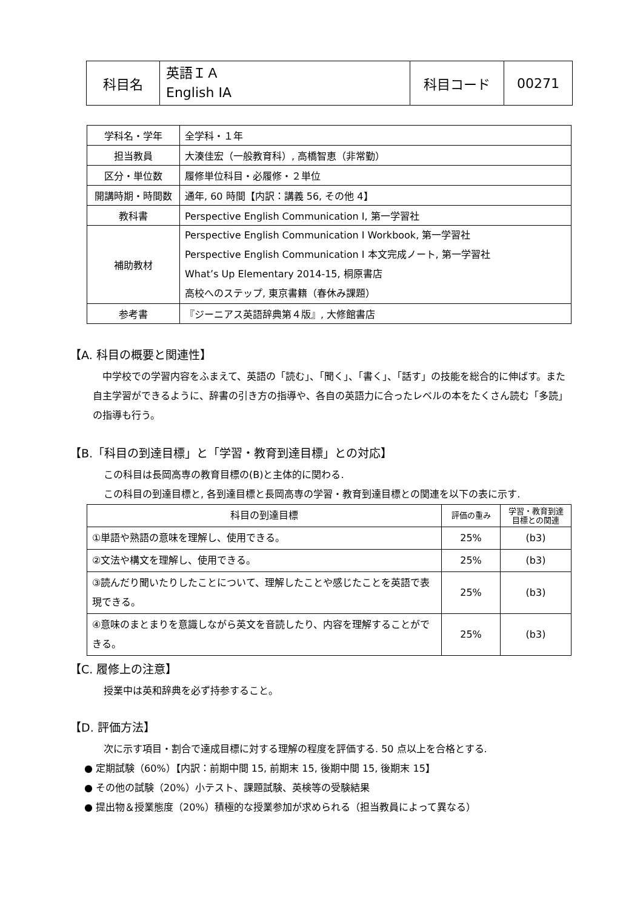| 科目名 | 英語ＩＡ English IA | 科目コード | 00271 |
| 学科名・学年 | 全学科・１年 |
| 担当教員 | 大湊佳宏（一般教育科）, 高橋智恵（非常勤） |
| 区分・単位数 | 履修単位科目・必履修・２単位 |
| 開講時期・時間数 | 通年, 60 時間【内訳：講義 56, その他 4】 |
| 教科書 | Perspective English Communication I, 第一学習社 |
| 補助教材 | Perspective English Communication I Workbook, 第一学習社 Perspective English Communication I 本文完成ノート, 第一学習社 What’s Up Elementary 2014-15, 桐原書店 高校へのステップ, 東京書籍（春休み課題） |
| 参考書 | 『ジーニアス英語辞典第４版』, 大修館書店 |
【A. 科目の概要と関連性】
　中学校での学習内容をふまえて、英語の「読む」、「聞く」、「書く」、「話す」の技能を総合的に伸ばす。また自主学習ができるように、辞書の引き方の指導や、各自の英語力に合ったレベルの本をたくさん読む「多読」の指導も行う。
【B.「科目の到達目標」と「学習・教育到達目標」との対応】
この科目は長岡高専の教育目標の(B)と主体的に関わる.
この科目の到達目標と, 各到達目標と長岡高専の学習・教育到達目標との関連を以下の表に示す.
| 科目の到達目標 | 評価の重み | 学習・教育到達 目標との関連 |
| ①単語や熟語の意味を理解し、使用できる。 | 25% | (b3) |
| ②文法や構文を理解し、使用できる。 | 25% | (b3) |
| ③読んだり聞いたりしたことについて、理解したことや感じたことを英語で表現できる。 | 25% | (b3) |
| ④意味のまとまりを意識しながら英文を音読したり、内容を理解することができる。 | 25% | (b3) |
【C. 履修上の注意】
授業中は英和辞典を必ず持参すること。
【D. 評価方法】
次に示す項目・割合で達成目標に対する理解の程度を評価する. 50 点以上を合格とする.
● 定期試験（60%）【内訳：前期中間 15, 前期末 15, 後期中間 15, 後期末 15】
● その他の試験（20%）小テスト、課題試験、英検等の受験結果
● 提出物＆授業態度（20%）積極的な授業参加が求められる（担当教員によって異なる）